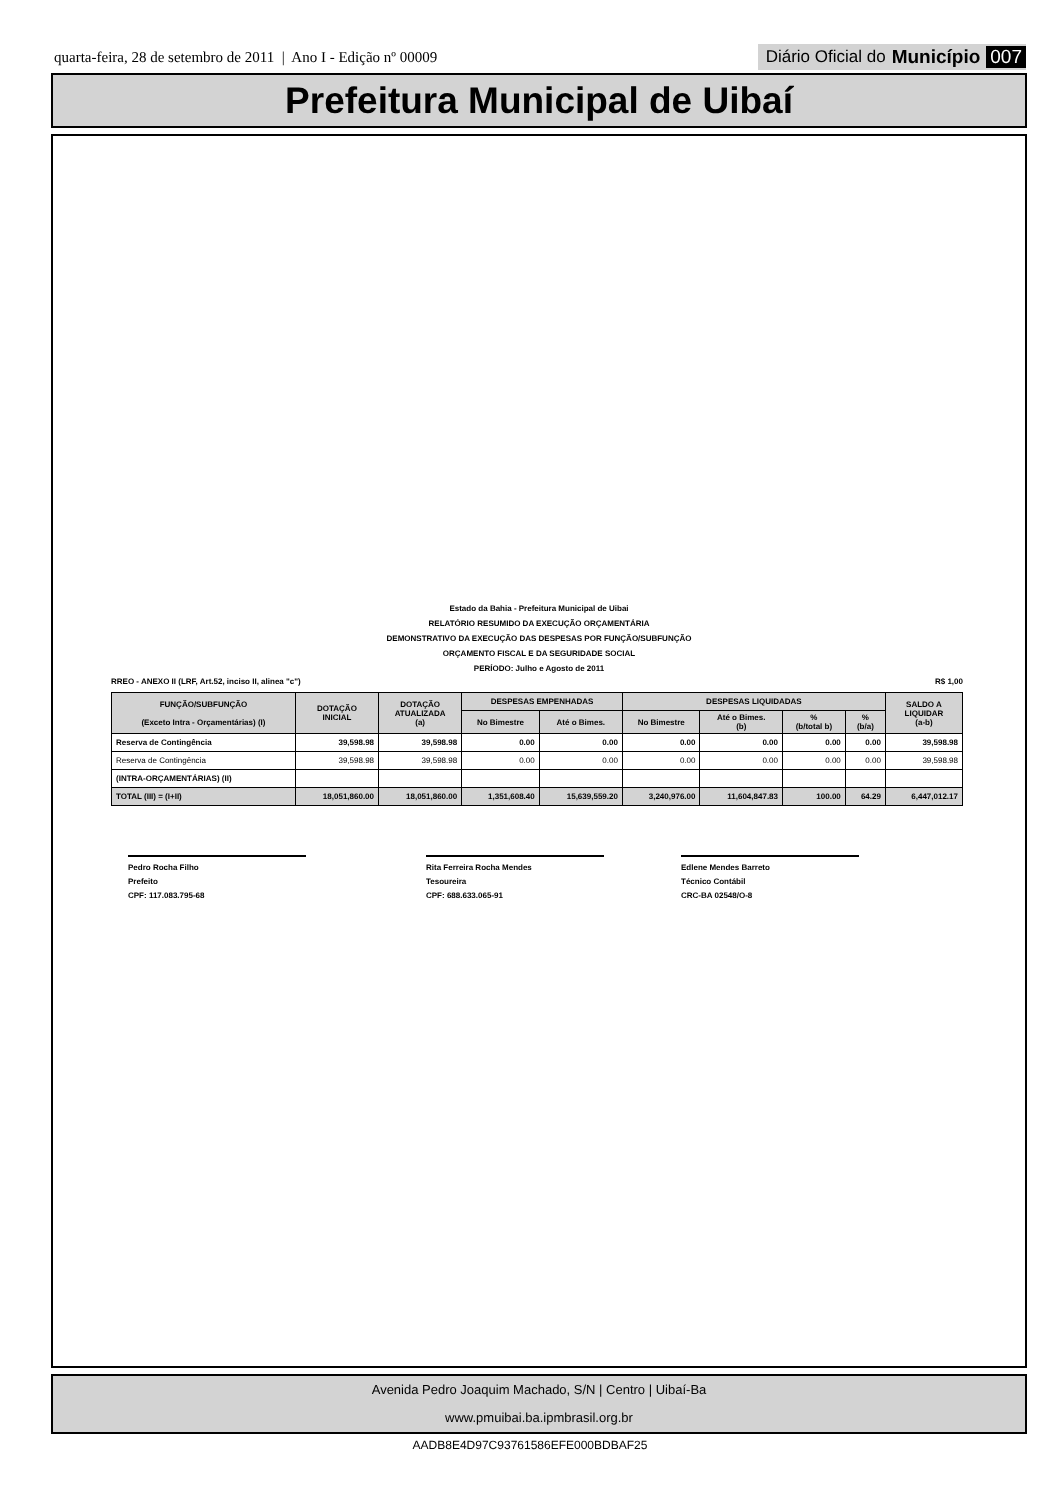quarta-feira, 28 de setembro de 2011 | Ano I - Edição nº 00009
Diário Oficial do Município 007
Prefeitura Municipal de Uibaí
Estado da Bahia - Prefeitura Municipal de Uibai
RELATÓRIO RESUMIDO DA EXECUÇÃO ORÇAMENTÁRIA
DEMONSTRATIVO DA EXECUÇÃO DAS DESPESAS POR FUNÇÃO/SUBFUNÇÃO
ORÇAMENTO FISCAL E DA SEGURIDADE SOCIAL
PERÍODO: Julho e Agosto de 2011
RREO - ANEXO II (LRF, Art.52, inciso II, alinea "c") R$ 1,00
| FUNÇÃO/SUBFUNÇÃO (Exceto Intra - Orçamentárias) (I) | DOTAÇÃO INICIAL | DOTAÇÃO ATUALIZADA (a) | DESPESAS EMPENHADAS | | DESPESAS LIQUIDADAS | | | | SALDO A LIQUIDAR (a-b) |
| --- | --- | --- | --- | --- | --- | --- | --- | --- | --- |
| | | | No Bimestre | Até o Bimes. | No Bimestre | Até o Bimes. (b) | % (b/total b) | % (b/a) | |
| Reserva de Contingência | 39,598.98 | 39,598.98 | 0.00 | 0.00 | 0.00 | 0.00 | 0.00 | 0.00 | 39,598.98 |
| Reserva de Contingência | 39,598.98 | 39,598.98 | 0.00 | 0.00 | 0.00 | 0.00 | 0.00 | 0.00 | 39,598.98 |
| (INTRA-ORÇAMENTÁRIAS) (II) | | | | | | | | | |
| TOTAL (III) = (I+II) | 18,051,860.00 | 18,051,860.00 | 1,351,608.40 | 15,639,559.20 | 3,240,976.00 | 11,604,847.83 | 100.00 | 64.29 | 6,447,012.17 |
Pedro Rocha Filho
Prefeito
CPF: 117.083.795-68
Rita Ferreira Rocha Mendes
Tesoureira
CPF: 688.633.065-91
Edlene Mendes Barreto
Técnico Contábil
CRC-BA 02548/O-8
Avenida Pedro Joaquim Machado, S/N | Centro | Uibaí-Ba
www.pmuibai.ba.ipmbrasil.org.br
AADB8E4D97C93761586EFE000BDBAF25